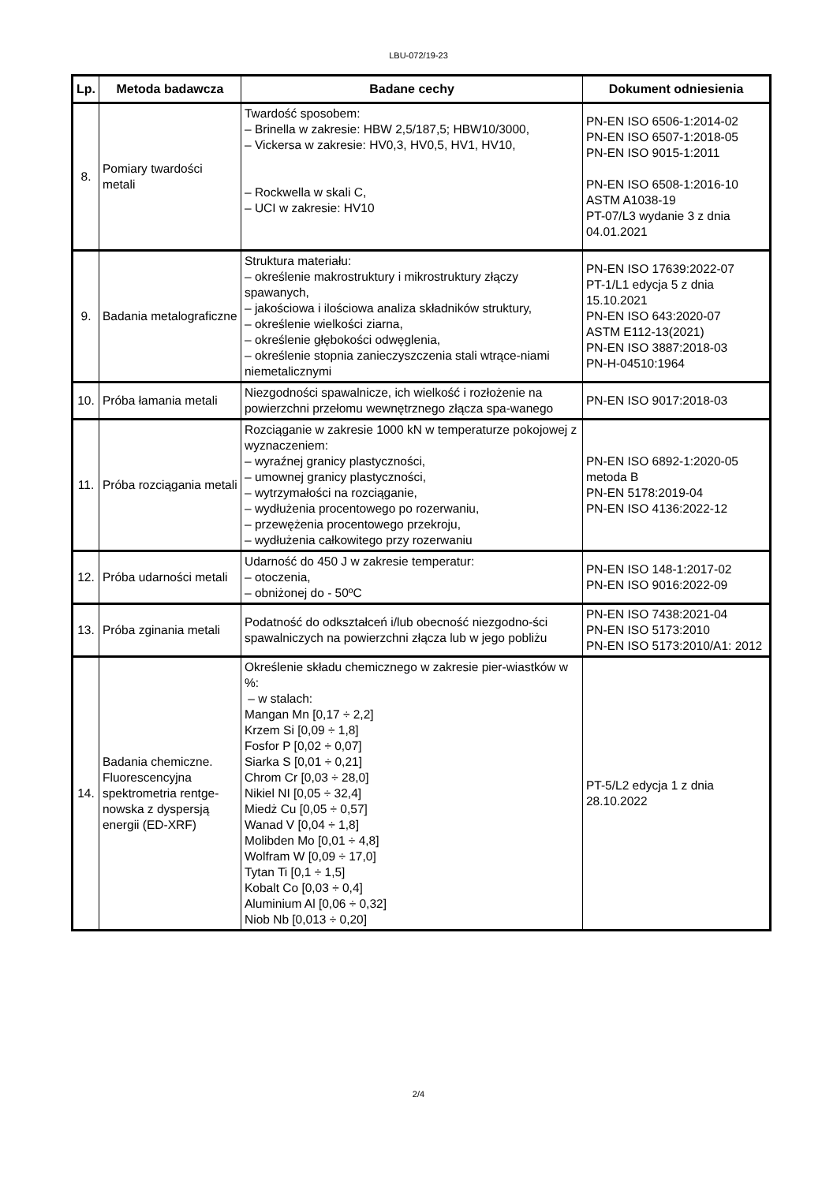LBU-072/19-23
| Lp. | Metoda badawcza | Badane cechy | Dokument odniesienia |
| --- | --- | --- | --- |
| 8. | Pomiary twardości metali | Twardość sposobem: – Brinella w zakresie: HBW 2,5/187,5; HBW10/3000, – Vickersa w zakresie: HV0,3, HV0,5, HV1, HV10, – Rockwella w skali C, – UCI w zakresie: HV10 | PN-EN ISO 6506-1:2014-02 PN-EN ISO 6507-1:2018-05 PN-EN ISO 9015-1:2011 PN-EN ISO 6508-1:2016-10 ASTM A1038-19 PT-07/L3 wydanie 3 z dnia 04.01.2021 |
| 9. | Badania metalograficzne | Struktura materiału: – określenie makrostruktury i mikrostruktury złączy spawanych, – jakościowa i ilościowa analiza składników struktury, – określenie wielkości ziarna, – określenie głębokości odwęglenia, – określenie stopnia zanieczyszczenia stali wtrące-niami niemetalicznymi | PN-EN ISO 17639:2022-07 PT-1/L1 edycja 5 z dnia 15.10.2021 PN-EN ISO 643:2020-07 ASTM E112-13(2021) PN-EN ISO 3887:2018-03 PN-H-04510:1964 |
| 10. | Próba łamania metali | Niezgodności spawalnicze, ich wielkość i rozłożenie na powierzchni przełomu wewnętrznego złącza spa-wanego | PN-EN ISO 9017:2018-03 |
| 11. | Próba rozciągania metali | Rozciąganie w zakresie 1000 kN w temperaturze pokojowej z wyznaczeniem: – wyraźnej granicy plastyczności, – umownej granicy plastyczności, – wytrzymałości na rozciąganie, – wydłużenia procentowego po rozerwaniu, – przewężenia procentowego przekroju, – wydłużenia całkowitego przy rozerwaniu | PN-EN ISO 6892-1:2020-05 metoda B PN-EN 5178:2019-04 PN-EN ISO 4136:2022-12 |
| 12. | Próba udarności metali | Udarność do 450 J w zakresie temperatur: – otoczenia, – obniżonej do - 50ºC | PN-EN ISO 148-1:2017-02 PN-EN ISO 9016:2022-09 |
| 13. | Próba zginania metali | Podatność do odkształceń i/lub obecność niezgodno-ści spawalniczych na powierzchni złącza lub w jego pobliżu | PN-EN ISO 7438:2021-04 PN-EN ISO 5173:2010 PN-EN ISO 5173:2010/A1: 2012 |
| 14. | Badania chemiczne. Fluorescencyjna spektrometria rentge-nowska z dyspersją energii (ED-XRF) | Określenie składu chemicznego w zakresie pier-wiastków w %: – w stalach: Mangan Mn [0,17 ÷ 2,2] Krzem Si [0,09 ÷ 1,8] Fosfor P [0,02 ÷ 0,07] Siarka S [0,01 ÷ 0,21] Chrom Cr [0,03 ÷ 28,0] Nikiel NI [0,05 ÷ 32,4] Miedż Cu [0,05 ÷ 0,57] Wanad V [0,04 ÷ 1,8] Molibden Mo [0,01 ÷ 4,8] Wolfram W [0,09 ÷ 17,0] Tytan Ti [0,1 ÷ 1,5] Kobalt Co [0,03 ÷ 0,4] Aluminium Al [0,06 ÷ 0,32] Niob Nb [0,013 ÷ 0,20] | PT-5/L2 edycja 1 z dnia 28.10.2022 |
2/4